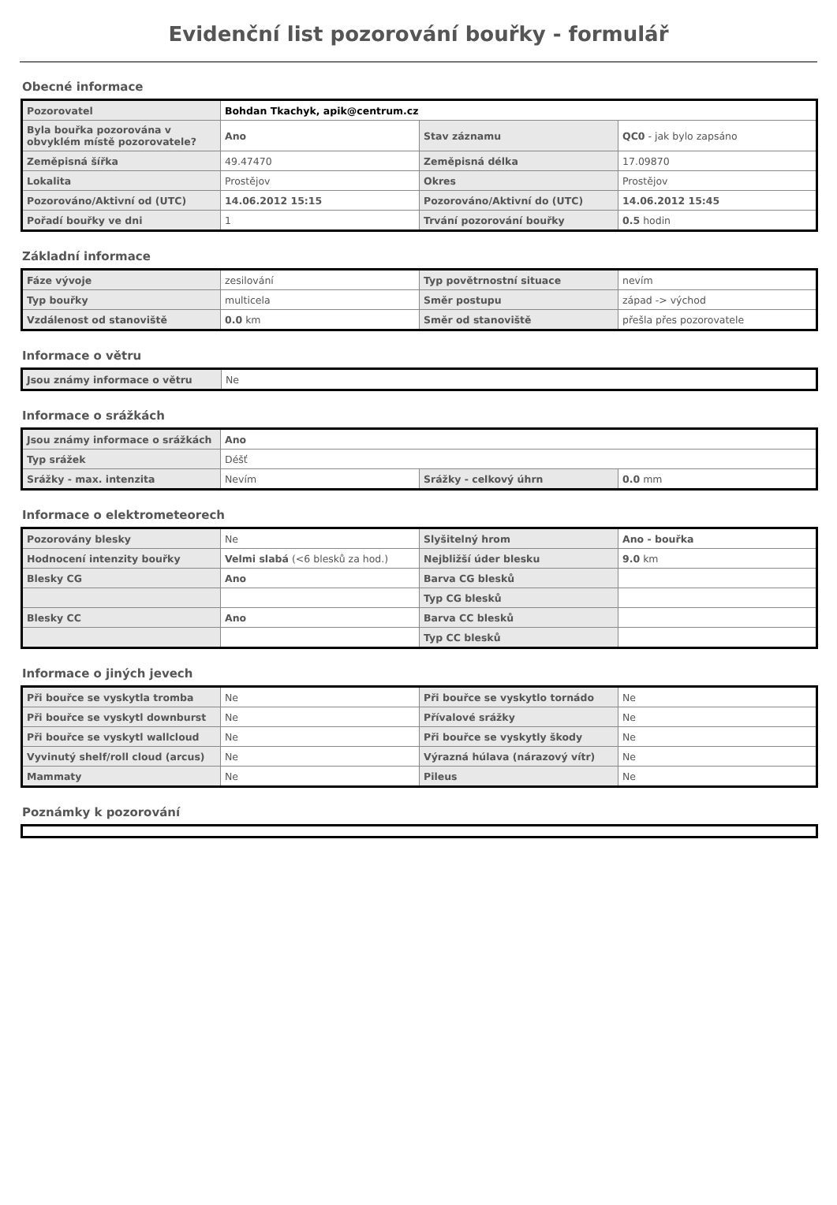Evidenční list pozorování bouřky - formulář
Obecné informace
| Pozorovatel | Bohdan Tkachyk, apik@centrum.cz | | |
| Byla bouřka pozorována v obvyklém místě pozorovatele? | Ano | Stav záznamu | QC0 - jak bylo zapsáno |
| Zeměpisná šířka | 49.47470 | Zeměpisná délka | 17.09870 |
| Lokalita | Prostějov | Okres | Prostějov |
| Pozorováno/Aktivní od (UTC) | 14.06.2012 15:15 | Pozorováno/Aktivní do (UTC) | 14.06.2012 15:45 |
| Pořadí bouřky ve dni | 1 | Trvání pozorování bouřky | 0.5 hodin |
Základní informace
| Fáze vývoje | zesilování | Typ povětrnostní situace | nevím |
| Typ bouřky | multicela | Směr postupu | západ -> východ |
| Vzdálenost od stanoviště | 0.0 km | Směr od stanoviště | přešla přes pozorovatele |
Informace o větru
| Jsou známy informace o větru | Ne |
Informace o srážkách
| Jsou známy informace o srážkách | Ano | | |
| Typ srážek | Déšť | | |
| Srážky - max. intenzita | Nevím | Srážky - celkový úhrn | 0.0 mm |
Informace o elektrometeorech
| Pozorovány blesky | Ne | Slyšitelný hrom | Ano - bouřka |
| Hodnocení intenzity bouřky | Velmi slabá (<6 blesků za hod.) | Nejbližší úder blesku | 9.0 km |
| Blesky CG | Ano | Barva CG blesků | |
| | | Typ CG blesků | |
| Blesky CC | Ano | Barva CC blesků | |
| | | Typ CC blesků | |
Informace o jiných jevech
| Při bouřce se vyskytla tromba | Ne | Při bouřce se vyskytlo tornádo | Ne |
| Při bouřce se vyskytl downburst | Ne | Přívalové srážky | Ne |
| Při bouřce se vyskytl wallcloud | Ne | Při bouřce se vyskytly škody | Ne |
| Vyvinutý shelf/roll cloud (arcus) | Ne | Výrazná húlava (nárazový vítr) | Ne |
| Mammaty | Ne | Pileus | Ne |
Poznámky k pozorování